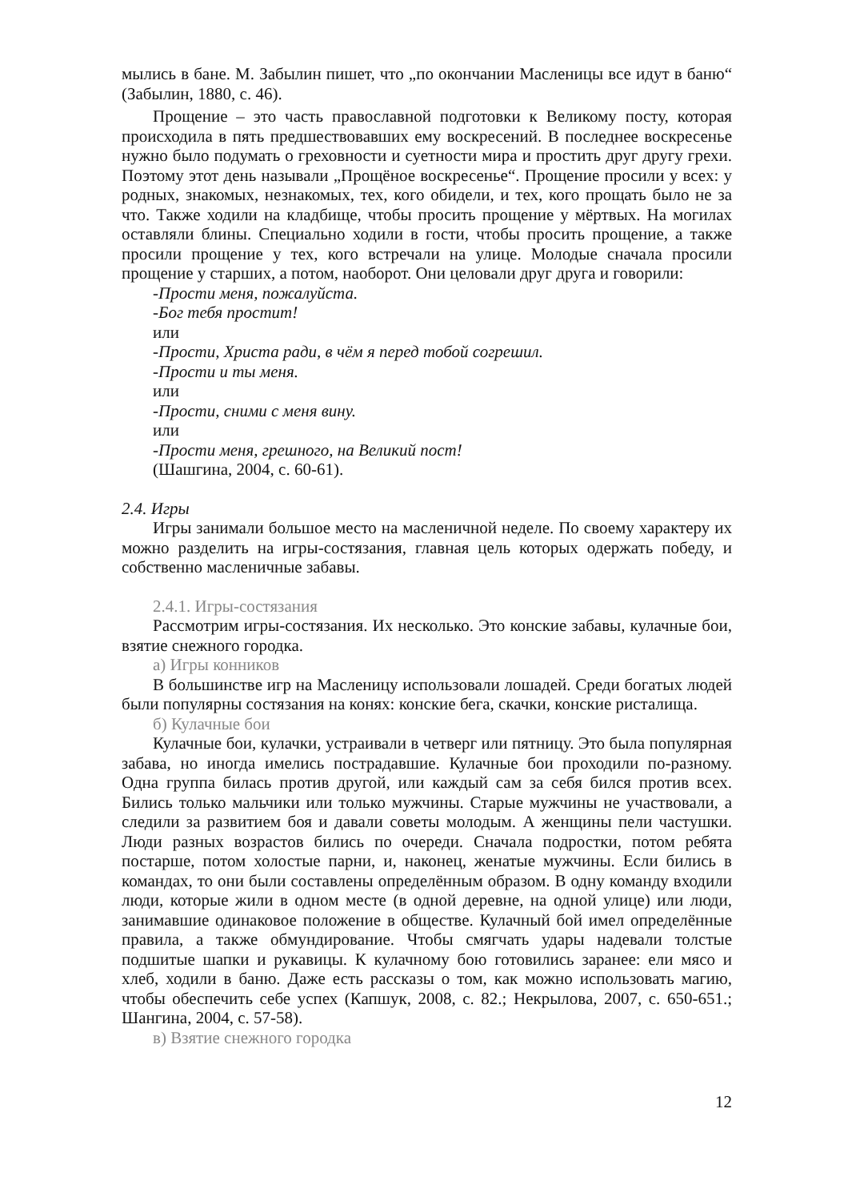мылись в бане. М. Забылин пишет, что „по окончании Масленицы все идут в баню“ (Забылин, 1880, с. 46).
Прощение – это часть православной подготовки к Великому посту, которая происходила в пять предшествовавших ему воскресений. В последнее воскресенье нужно было подумать о греховности и суетности мира и простить друг другу грехи. Поэтому этот день называли „Прощёное воскресенье“. Прощение просили у всех: у родных, знакомых, незнакомых, тех, кого обидели, и тех, кого прощать было не за что. Также ходили на кладбище, чтобы просить прощение у мёртвых. На могилах оставляли блины. Специально ходили в гости, чтобы просить прощение, а также просили прощение у тех, кого встречали на улице. Молодые сначала просили прощение у старших, а потом, наоборот. Они целовали друг друга и говорили:
-Прости меня, пожалуйста.
-Бог тебя простит!
или
-Прости, Христа ради, в чём я перед тобой согрешил.
-Прости и ты меня.
или
-Прости, сними с меня вину.
или
-Прости меня, грешного, на Великий пост!
(Шашгина, 2004, с. 60-61).
2.4. Игры
Игры занимали большое место на масленичной неделе. По своему характеру их можно разделить на игры-состязания, главная цель которых одержать победу, и собственно масленичные забавы.
2.4.1. Игры-состязания
Рассмотрим игры-состязания. Их несколько. Это конские забавы, кулачные бои, взятие снежного городка.
а) Игры конников
В большинстве игр на Масленицу использовали лошадей. Среди богатых людей были популярны состязания на конях: конские бега, скачки, конские ристалища.
б) Кулачные бои
Кулачные бои, кулачки, устраивали в четверг или пятницу. Это была популярная забава, но иногда имелись пострадавшие. Кулачные бои проходили по-разному. Одна группа билась против другой, или каждый сам за себя бился против всех. Бились только мальчики или только мужчины. Старые мужчины не участвовали, а следили за развитием боя и давали советы молодым. А женщины пели частушки. Люди разных возрастов бились по очереди. Сначала подростки, потом ребята постарше, потом холостые парни, и, наконец, женатые мужчины. Если бились в командах, то они были составлены определённым образом. В одну команду входили люди, которые жили в одном месте (в одной деревне, на одной улице) или люди, занимавшие одинаковое положение в обществе. Кулачный бой имел определённые правила, а также обмундирование. Чтобы смягчать удары надевали толстые подшитые шапки и рукавицы. К кулачному бою готовились заранее: ели мясо и хлеб, ходили в баню. Даже есть рассказы о том, как можно использовать магию, чтобы обеспечить себе успех (Капшук, 2008, с. 82.; Некрылова, 2007, с. 650-651.; Шангина, 2004, с. 57-58).
в) Взятие снежного городка
12